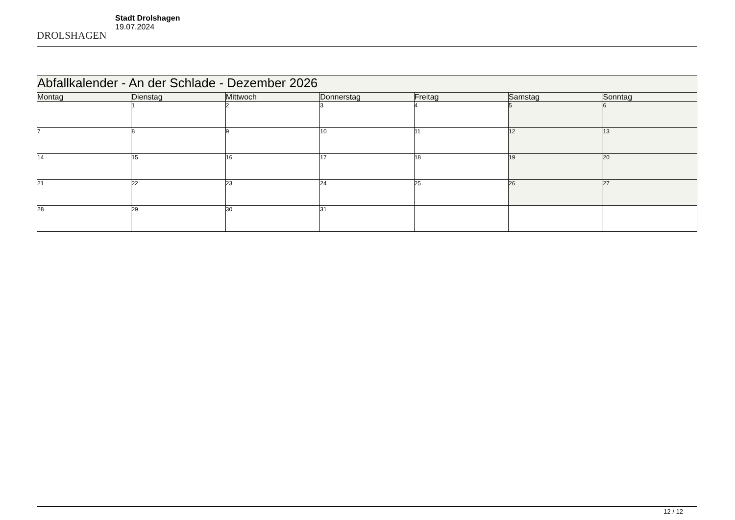DROLSHAGEN
Stadt Drolshagen
19.07.2024
| Abfallkalender - An der Schlade - Dezember 2026 | | | | | | |
| --- | --- | --- | --- | --- | --- | --- |
| Montag | Dienstag | Mittwoch | Donnerstag | Freitag | Samstag | Sonntag |
| | 1 | 2 | 3 | 4 | 5 | 6 |
| 7 | 8 | 9 | 10 | 11 | 12 | 13 |
| 14 | 15 | 16 | 17 | 18 | 19 | 20 |
| 21 | 22 | 23 | 24 | 25 | 26 | 27 |
| 28 | 29 | 30 | 31 | | | |
12 / 12